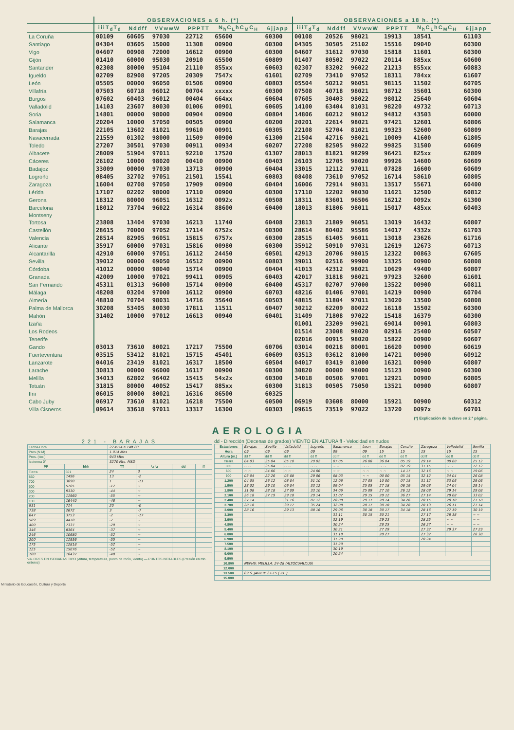| | OBSERVACIONES a 6 h. (*) | | | | | | OBSERVACIONES a 18 h. (*) | | | | | |
| --- | --- | --- | --- | --- | --- | --- | --- | --- | --- | --- | --- | --- |
| | iiiT<sub>d</sub>T<sub>d</sub> | Nddff | VVwwW | PPPTT | N<sub>h</sub>C<sub>L</sub>hC<sub>M</sub>C<sub>H</sub> | 6jjapp | iiiT<sub>d</sub>T<sub>d</sub> | Nddff | VVwwW | PPPTT | N<sub>h</sub>C<sub>L</sub>hC<sub>M</sub>C<sub>H</sub> | 6jjapp |
| La Coruña | 00109 | 60605 | 97030 | 22712 | 65600 | 60300 | 00108 | 20526 | 98021 | 19913 | 18541 | 61103 |
| Santiago | 04304 | 03605 | 15000 | 11308 | 00900 | 60300 | 04305 | 30505 | 25102 | 15516 | 09040 | 60300 |
| Vigo | 04607 | 00908 | 72000 | 16612 | 00900 | 60300 | 04607 | 31612 | 97030 | 15818 | 11601 | 60300 |
| Gijón | 01410 | 60000 | 95030 | 20910 | 65500 | 60809 | 01407 | 80502 | 97022 | 20114 | 885xx | 60600 |
| Santander | 02308 | 80000 | 95104 | 21110 | 855xx | 60603 | 02307 | 83202 | 96022 | 21213 | 855xx | 60883 |
| Igueldo | 02709 | 82908 | 97205 | 20309 | 7547x | 61601 | 02709 | 73410 | 97052 | 18311 | 784xx | 61607 |
| León | 05505 | 00000 | 96050 | 01506 | 00900 | 60803 | 05504 | 50212 | 96051 | 98115 | 11502 | 60705 |
| Villafría | 07503 | 60718 | 96012 | 00704 | xxxxx | 60300 | 07508 | 40718 | 98021 | 98712 | 35601 | 60300 |
| Burgos | 07602 | 60403 | 96012 | 00404 | 664xx | 60604 | 07605 | 30403 | 98022 | 98012 | 25640 | 60604 |
| Valladolid | 14103 | 23607 | 80030 | 01006 | 00901 | 60605 | 14100 | 63404 | 81031 | 98220 | 49732 | 60713 |
| Soria | 14801 | 00000 | 98000 | 00904 | 00900 | 60804 | 14806 | 60212 | 98012 | 94812 | 43503 | 60000 |
| Salamanca | 20204 | 10000 | 57050 | 00505 | 00900 | 60200 | 20201 | 22614 | 98021 | 97421 | 12601 | 60806 |
| Barajas | 22105 | 13602 | 81021 | 99610 | 00901 | 60305 | 22108 | 52704 | 81021 | 99323 | 52600 | 60809 |
| Navacerrada | 21559 | 01302 | 98000 | 11509 | 00900 | 61300 | 21504 | 42716 | 98021 | 10009 | 41600 | 61805 |
| Toledo | 27207 | 30501 | 97030 | 00911 | 00934 | 60207 | 27208 | 82505 | 98022 | 99825 | 31500 | 60609 |
| Albacete | 28009 | 51904 | 97011 | 92210 | 17520 | 61307 | 28013 | 81821 | 98299 | 96421 | 825xx | 62809 |
| Cáceres | 26102 | 10000 | 98020 | 00410 | 00900 | 60403 | 26103 | 12705 | 98020 | 99926 | 14600 | 60609 |
| Badajoz | 33009 | 00000 | 97030 | 13713 | 00900 | 60404 | 33015 | 12112 | 97011 | 07828 | 16600 | 60609 |
| Logroño | 08405 | 32702 | 97051 | 21501 | 15541 | 60803 | 08408 | 73610 | 97052 | 16714 | 58610 | 60805 |
| Zaragoza | 16004 | 02708 | 97050 | 17909 | 00900 | 60404 | 16006 | 72914 | 98031 | 13517 | 55671 | 60400 |
| Lérida | 17107 | 02202 | 98000 | 17110 | 00900 | 60300 | 17110 | 12202 | 98030 | 11621 | 12500 | 60812 |
| Gerona | 18312 | 80000 | 96051 | 16312 | 0092x | 60508 | 18311 | 83601 | 96506 | 16212 | 0092x | 61300 |
| Barcelona | 18012 | 73704 | 96022 | 16314 | 88600 | 60400 | 18013 | 81806 | 98011 | 15017 | 485xx | 60403 |
| Montseny | | | | | | | | | | | | |
| Tortosa | 23808 | 13404 | 97030 | 16213 | 11740 | 60408 | 23813 | 21809 | 96051 | 13019 | 16432 | 60807 |
| Castellón | 28615 | 70000 | 97052 | 17114 | 6752x | 60300 | 28614 | 80402 | 95586 | 14017 | 4332x | 61703 |
| Valencia | 28514 | 82905 | 96051 | 15815 | 6757x | 60300 | 28515 | 61405 | 96011 | 13018 | 23626 | 61716 |
| Alicante | 35917 | 60000 | 97031 | 15816 | 00980 | 60300 | 35912 | 50910 | 97031 | 12619 | 12673 | 60713 |
| Alcantarilla | 42910 | 60000 | 97051 | 16112 | 24450 | 60501 | 42913 | 20706 | 98015 | 12322 | 00863 | 67605 |
| Sevilla | 39012 | 00000 | 69050 | 16512 | 00900 | 60803 | 39011 | 02516 | 99900 | 13325 | 00900 | 60808 |
| Córdoba | 41012 | 00000 | 98040 | 15714 | 00900 | 60404 | 41013 | 42312 | 98021 | 10629 | 49400 | 60807 |
| Granada | 42009 | 10000 | 97021 | 99411 | 00905 | 60403 | 42017 | 31818 | 98021 | 97923 | 32600 | 61601 |
| San Fernando | 45311 | 01313 | 96000 | 15714 | 00900 | 60400 | 45317 | 02707 | 97000 | 13522 | 00900 | 60811 |
| Málaga | 48208 | 03204 | 97000 | 16112 | 00900 | 60703 | 48216 | 01406 | 97001 | 14219 | 00900 | 60704 |
| Almería | 48810 | 70704 | 98031 | 14716 | 35640 | 60503 | 48815 | 11804 | 97011 | 13020 | 13500 | 60808 |
| Palma de Mallorca | 30208 | 53405 | 80030 | 17811 | 11511 | 60407 | 30212 | 62209 | 80022 | 16118 | 15502 | 60300 |
| Mahón | 31402 | 10000 | 97012 | 16613 | 00940 | 60401 | 31409 | 71808 | 97022 | 15418 | 16379 | 60300 |
| Izaña | | | | | | | 01001 | 23209 | 99021 | 69014 | 00901 | 60803 |
| Los Rodeos | | | | | | | 01514 | 23008 | 98020 | 02916 | 25400 | 60507 |
| Tenerife | | | | | | | 02016 | 00915 | 98020 | 15822 | 00900 | 60607 |
| Gando | 03013 | 73610 | 80021 | 17217 | 75500 | 60706 | 03014 | 00218 | 80001 | 16620 | 00900 | 60619 |
| Fuerteventura | 03515 | 53412 | 81021 | 15715 | 45401 | 60609 | 03513 | 03612 | 81000 | 14721 | 00900 | 60912 |
| Lanzarote | 04016 | 23419 | 81021 | 16317 | 18500 | 60504 | 04017 | 03419 | 81000 | 16321 | 00900 | 60807 |
| Larache | 30813 | 00000 | 96000 | 16117 | 00900 | 60300 | 30820 | 00000 | 98000 | 15123 | 00900 | 60300 |
| Melilla | 34013 | 62802 | 96402 | 15415 | 54x2x | 60300 | 34018 | 00506 | 97001 | 12921 | 00900 | 60805 |
| Tetuán | 31815 | 80000 | 40052 | 15417 | 885xx | 60300 | 31813 | 00505 | 75050 | 13521 | 00900 | 60807 |
| Ifni | 06015 | 80000 | 80021 | 16316 | 86500 | 60325 | | | | | | |
| Cabo Juby | 06917 | 73610 | 81021 | 16218 | 75500 | 60500 | 06919 | 03608 | 80000 | 15921 | 00900 | 60312 |
| Villa Cisneros | 09614 | 33618 | 97011 | 13317 | 16300 | 60303 | 09615 | 73519 | 97022 | 13720 | 0097x | 60701 |
(*) Explicación de la clave en 2.ª página.
AEROLOGIA
221 - BARAJAS
| Fecha-Hora | | 22-V-54 a 14h 00 | | | |
| Pres (N M) | | 1.014 Mbs | | | |
| Pres. (tier.) | | 943 Mbs | | | |
| Isoterma 0° | | 3270 Mts. MSD | | | |
| PP | hhh | TT | T<sub>d</sub>T<sub>d</sub> | dd | ff |
| Tierra | 601 | 24 | 3 | | |
| 850 | 1496 | 13 | -2 | | |
| 700 | 3090 | 1 | -11 | | |
| 500 | 5705 | -17 | ~ | | |
| 300 | 9330 | -44 | ~ | | |
| 200 | 11960 | -55 | ~ | | |
| 100 | 16440 | -48 | ~ | | |
| 931 | 714 | 20 | -0 | | |
| 738 | 2672 | 3 | -7 | | |
| 647 | 3753 | -2 | -17 | | |
| 589 | 4478 | -7 | ~ | | |
| 400 | 7337 | -29 | ~ | | |
| 346 | 8364 | -37 | ~ | | |
| 246 | 10680 | -52 | ~ | | |
| 200 | 11956 | -55 | ~ | | |
| 175 | 12818 | -52 | ~ | | |
| 125 | 15076 | -52 | ~ | | |
| 100 | 16437 | -48 | ~ | | |
VALORES EN ISOBARAS TIPO (Altura, temperatura, punto de rocío, viento) — PUNTOS NOTABLES (Presión en mb. enteros)
dd - Dirección (Decenas de grados) VIENTO EN ALTURA ff - Velocidad en nudos
| Estaciones | Barajas | Sevilla | Valladolid | Logroño | Salamanca | Leon | Barajas | Coruña | Zaragoza | Valladolid | Sevilla |
| Hora | 09 | 09 | 09 | 09 | 09 | 09 | 15 | 15 | 15 | 15 | 15 |
| Altura (m.) | dd ff | dd ff | dd ff | dd ff | dd ff | dd ff | dd ff | dd ff | dd ff | dd ff | dd ff |
| Tierra | 04 03 | 25 04 | 05 10 | 29 02 | 07 05 | 26 06 | 36 04 | 05 19 | 29 14 | 00 00 | 25 12 |
| 300 | ~ ~ | 25 04 | ~ ~ | ~ ~ | ~ ~ | ~ ~ | ~ ~ | 02 19 | 31 15 | ~ ~ | 12 12 |
| 600 | ~ ~ | 24 06 | ~ ~ | 24 06 | ~ ~ | ~ ~ | ~ ~ | 14 17 | 32 16 | ~ ~ | 19 06 |
| 900 | 03 04 | 22 26 | 05 08 | 29 06 | 08 03 | ~ ~ | 00 00 | 05 15 | 32 12 | 34 04 | 26 08 |
| 1.200 | 04 05 | 26 12 | 08 04 | 51 10 | 12 06 | 27 05 | 10 00 | 07 15 | 31 12 | 33 06 | 29 06 |
| 1.500 | 28 02 | 29 10 | 06 04 | 33 12 | 09 04 | 25 05 | 27 18 | 06 19 | 29 08 | 24 04 | 29 14 |
| 1.800 | 31 08 | 28 18 | 27 09 | 33 10 | 34 06 | 25 09 | 27 10 | 26 12 | 28 08 | 29 14 | 29 08 |
| 2.100 | 26 18 | 27 19 | 29 18 | 29 14 | 31 07 | 29 15 | 28 12 | 36 27 | 27 14 | 28 08 | 33 02 |
| 2.400 | 27 14 | | 31 16 | 01 12 | 28 08 | 29 17 | 28 14 | 34 26 | 28 15 | 20 18 | 27 18 |
| 2.700 | 28 18 | | 30 17 | 35 24 | 32 08 | 28 17 | 30 18 | 34 28 | 28 13 | 26 11 | 27 14 |
| 3.000 | 28 16 | | 29 13 | 08 16 | 29 06 | 30 18 | 30 17 | 34 18 | 28 16 | 27 19 | 30 19 |
| 3.300 | | | | | 31 11 | 30 15 | 30 21 | | 27 17 | 28 18 | ~ ~ |
| 3.900 | | | | | 32 19 | | 29 23 | | 28 25 | ~ ~ | ~ ~ |
| 4.800 | | | | | 30 24 | | 28 25 | | 26 27 | ~ ~ | ~ ~ |
| 5.400 | | | | | 30 21 | | 27 29 | | 27 32 | 29 37 | 27 29 |
| 6.000 | | | | | 31 18 | | 28 27 | | 27 32 | | 26 38 |
| 6.900 | | | | | 31 20 | | | | 28 24 | | |
| 7.500 | | | | | 31 20 | | | | | | |
| 8.100 | | | | | 30 19 | | | | | | |
| 9.000 | | | | | 20 24 | | | | | | |
| 9.900 | | | | | | | | | | | |
| 10.800 | NEPHS: MELILLA: 24-28 (ALTOCUMULUS) | | | | | | | | | | |
| 12.000 | | | | | | | | | | | |
| 13.500 | 09 S. JAVIER: 27-15 ( ID. ) | | | | | | | | | | |
| 15.000 | | | | | | | | | | | |
Ministerio de Educación, Cultura y Deporte